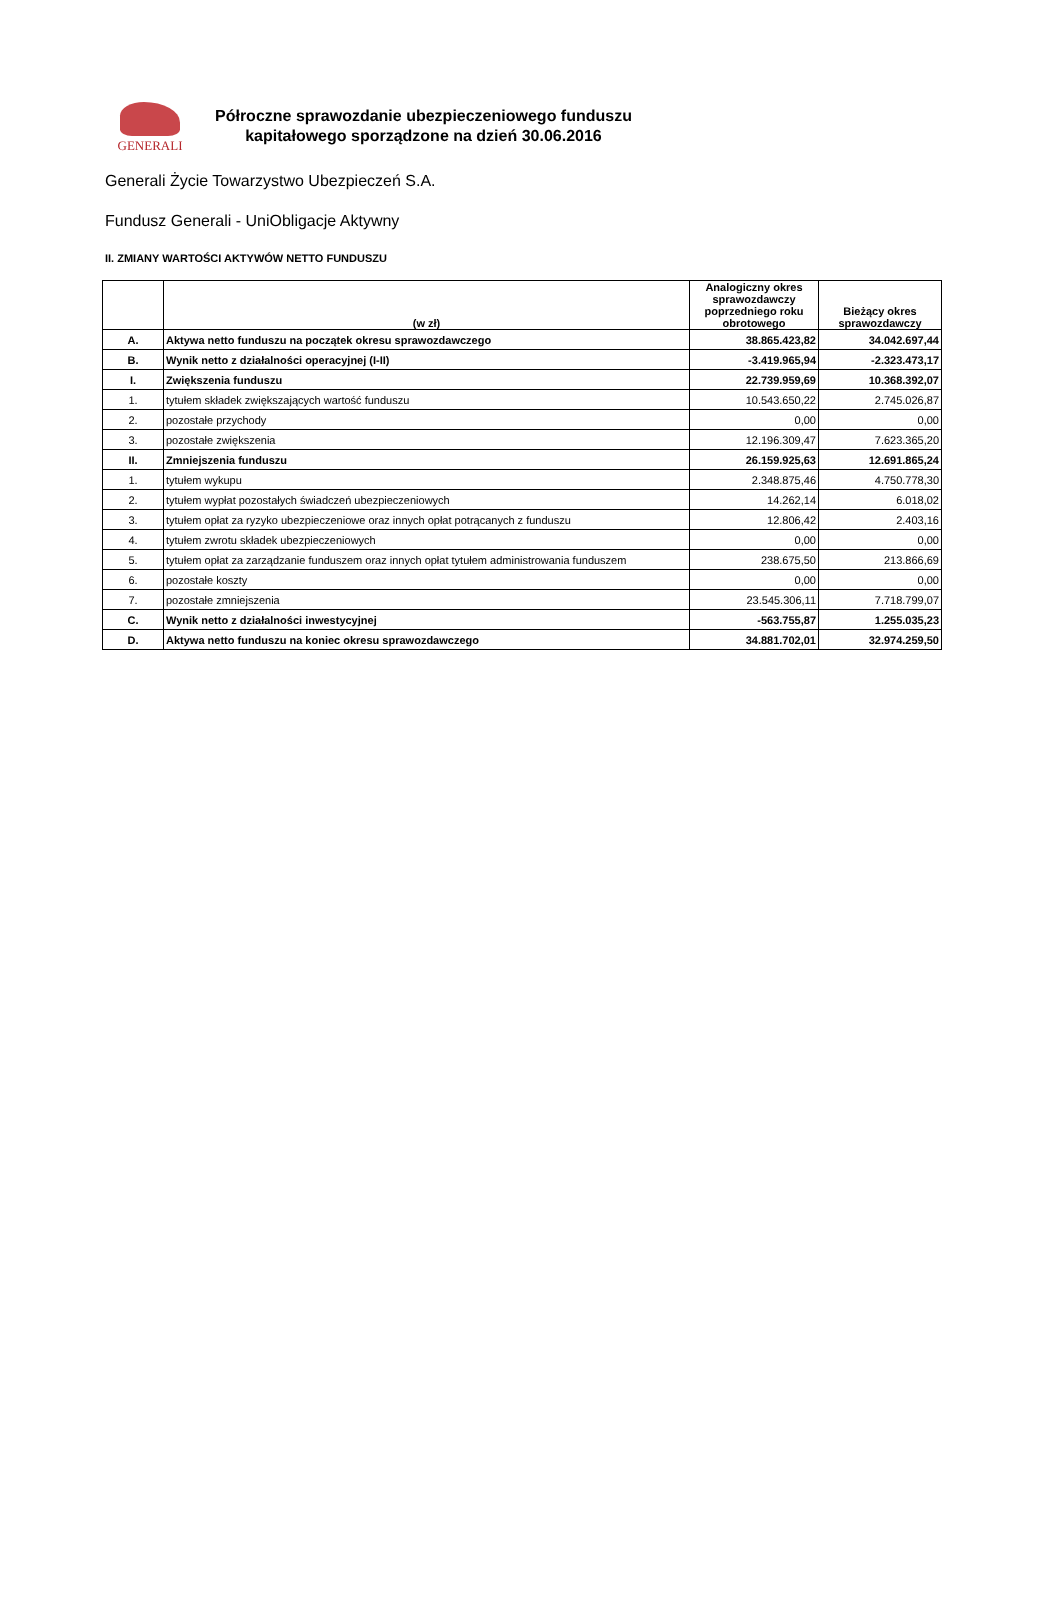GENERALI
Półroczne sprawozdanie ubezpieczeniowego funduszu
kapitałowego sporządzone na dzień 30.06.2016
Generali Życie Towarzystwo Ubezpieczeń S.A.
Fundusz Generali - UniObligacje Aktywny
II. ZMIANY WARTOŚCI AKTYWÓW NETTO FUNDUSZU
| | (w zł) | Analogiczny okres sprawozdawczy poprzedniego roku obrotowego | Bieżący okres sprawozdawczy |
| --- | --- | --- | --- |
| A. | Aktywa netto funduszu na początek okresu sprawozdawczego | 38.865.423,82 | 34.042.697,44 |
| B. | Wynik netto z działalności operacyjnej (I-II) | -3.419.965,94 | -2.323.473,17 |
| I. | Zwiększenia funduszu | 22.739.959,69 | 10.368.392,07 |
| 1. | tytułem składek zwiększających wartość funduszu | 10.543.650,22 | 2.745.026,87 |
| 2. | pozostałe przychody | 0,00 | 0,00 |
| 3. | pozostałe zwiększenia | 12.196.309,47 | 7.623.365,20 |
| II. | Zmniejszenia funduszu | 26.159.925,63 | 12.691.865,24 |
| 1. | tytułem wykupu | 2.348.875,46 | 4.750.778,30 |
| 2. | tytułem wypłat pozostałych świadczeń ubezpieczeniowych | 14.262,14 | 6.018,02 |
| 3. | tytułem opłat za ryzyko ubezpieczeniowe oraz innych opłat potrącanych z funduszu | 12.806,42 | 2.403,16 |
| 4. | tytułem zwrotu składek ubezpieczeniowych | 0,00 | 0,00 |
| 5. | tytułem opłat za zarządzanie funduszem oraz innych opłat tytułem administrowania funduszem | 238.675,50 | 213.866,69 |
| 6. | pozostałe koszty | 0,00 | 0,00 |
| 7. | pozostałe zmniejszenia | 23.545.306,11 | 7.718.799,07 |
| C. | Wynik netto z działalności inwestycyjnej | -563.755,87 | 1.255.035,23 |
| D. | Aktywa netto funduszu na koniec okresu sprawozdawczego | 34.881.702,01 | 32.974.259,50 |